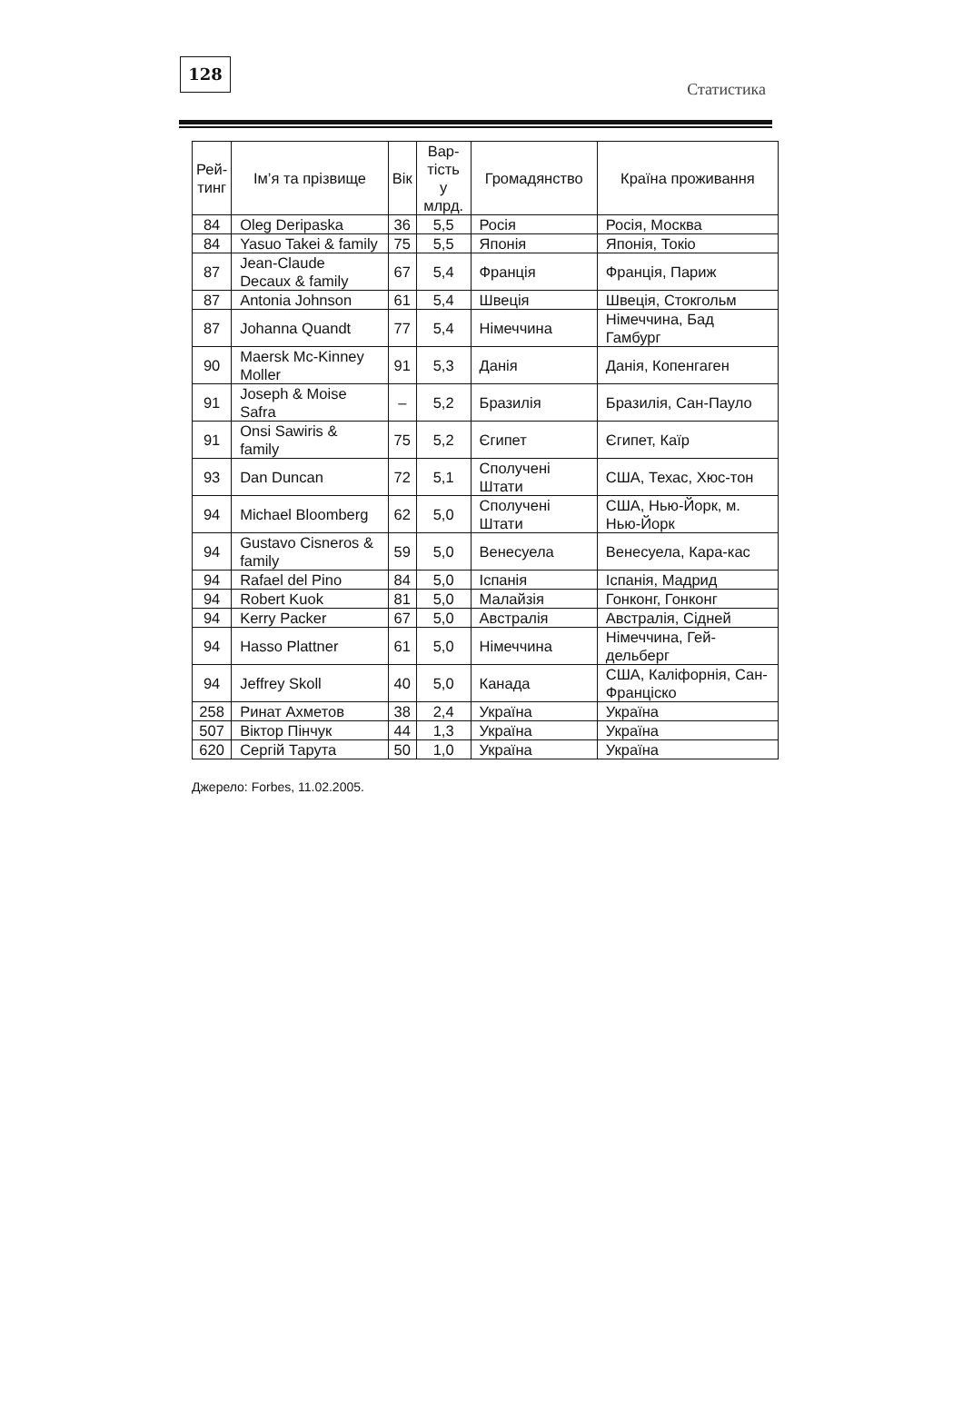128
Статистика
| Рей- тинг | Ім’я та прізвище | Вік | Вар- тість у млрд. | Громадянство | Країна проживання |
| --- | --- | --- | --- | --- | --- |
| 84 | Oleg Deripaska | 36 | 5,5 | Росія | Росія, Москва |
| 84 | Yasuo Takei & family | 75 | 5,5 | Японія | Японія, Токіо |
| 87 | Jean-Claude Decaux & family | 67 | 5,4 | Франція | Франція, Париж |
| 87 | Antonia Johnson | 61 | 5,4 | Швеція | Швеція, Стокгольм |
| 87 | Johanna Quandt | 77 | 5,4 | Німеччина | Німеччина, Бад Гамбург |
| 90 | Maersk Mc-Kinney Moller | 91 | 5,3 | Данія | Данія, Копенгаген |
| 91 | Joseph & Moise Safra | – | 5,2 | Бразилія | Бразилія, Сан-Пауло |
| 91 | Onsi Sawiris & family | 75 | 5,2 | Єгипет | Єгипет, Каїр |
| 93 | Dan Duncan | 72 | 5,1 | Сполучені Штати | США, Техас, Хюс-тон |
| 94 | Michael Bloomberg | 62 | 5,0 | Сполучені Штати | США, Нью-Йорк, м. Нью-Йорк |
| 94 | Gustavo Cisneros & family | 59 | 5,0 | Венесуела | Венесуела, Кара-кас |
| 94 | Rafael del Pino | 84 | 5,0 | Іспанія | Іспанія, Мадрид |
| 94 | Robert Kuok | 81 | 5,0 | Малайзія | Гонконг, Гонконг |
| 94 | Kerry Packer | 67 | 5,0 | Австралія | Австралія, Сідней |
| 94 | Hasso Plattner | 61 | 5,0 | Німеччина | Німеччина, Гей-дельберг |
| 94 | Jeffrey Skoll | 40 | 5,0 | Канада | США, Каліфорнія, Сан-Франціско |
| 258 | Ринат Ахметов | 38 | 2,4 | Україна | Україна |
| 507 | Віктор Пінчук | 44 | 1,3 | Україна | Україна |
| 620 | Сергій Тарута | 50 | 1,0 | Україна | Україна |
Джерело: Forbes, 11.02.2005.